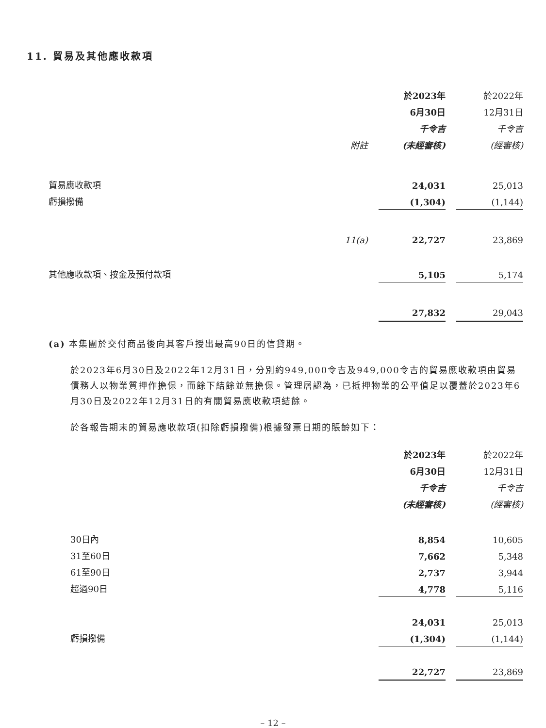11. 貿易及其他應收款項
| | | | 於2023年 | | 於2022年 |
| | | | 6月30日 | | 12月31日 |
| | | | 千令吉 | | 千令吉 |
| | 附註 | | (未經審核) | | (經審核) |
| 貿易應收款項 | | | 24,031 | | 25,013 |
| 虧損撥備 | | | (1,304) | | (1,144) |
| | 11(a) | | 22,727 | | 23,869 |
| 其他應收款項、按金及預付款項 | | | 5,105 | | 5,174 |
| | | | 27,832 | | 29,043 |
(a) 本集團於交付商品後向其客戶授出最高90日的信貸期。
於2023年6月30日及2022年12月31日，分別約949,000令吉及949,000令吉的貿易應收款項由貿易債務人以物業質押作擔保，而餘下結餘並無擔保。管理層認為，已抵押物業的公平值足以覆蓋於2023年6月30日及2022年12月31日的有關貿易應收款項結餘。
於各報告期末的貿易應收款項(扣除虧損撥備)根據發票日期的賬齡如下：
| | 於2023年 | | 於2022年 |
| | 6月30日 | | 12月31日 |
| | 千令吉 | | 千令吉 |
| | (未經審核) | | (經審核) |
| 30日內 | 8,854 | | 10,605 |
| 31至60日 | 7,662 | | 5,348 |
| 61至90日 | 2,737 | | 3,944 |
| 超過90日 | 4,778 | | 5,116 |
| | 24,031 | | 25,013 |
| 虧損撥備 | (1,304) | | (1,144) |
| | 22,727 | | 23,869 |
– 12 –